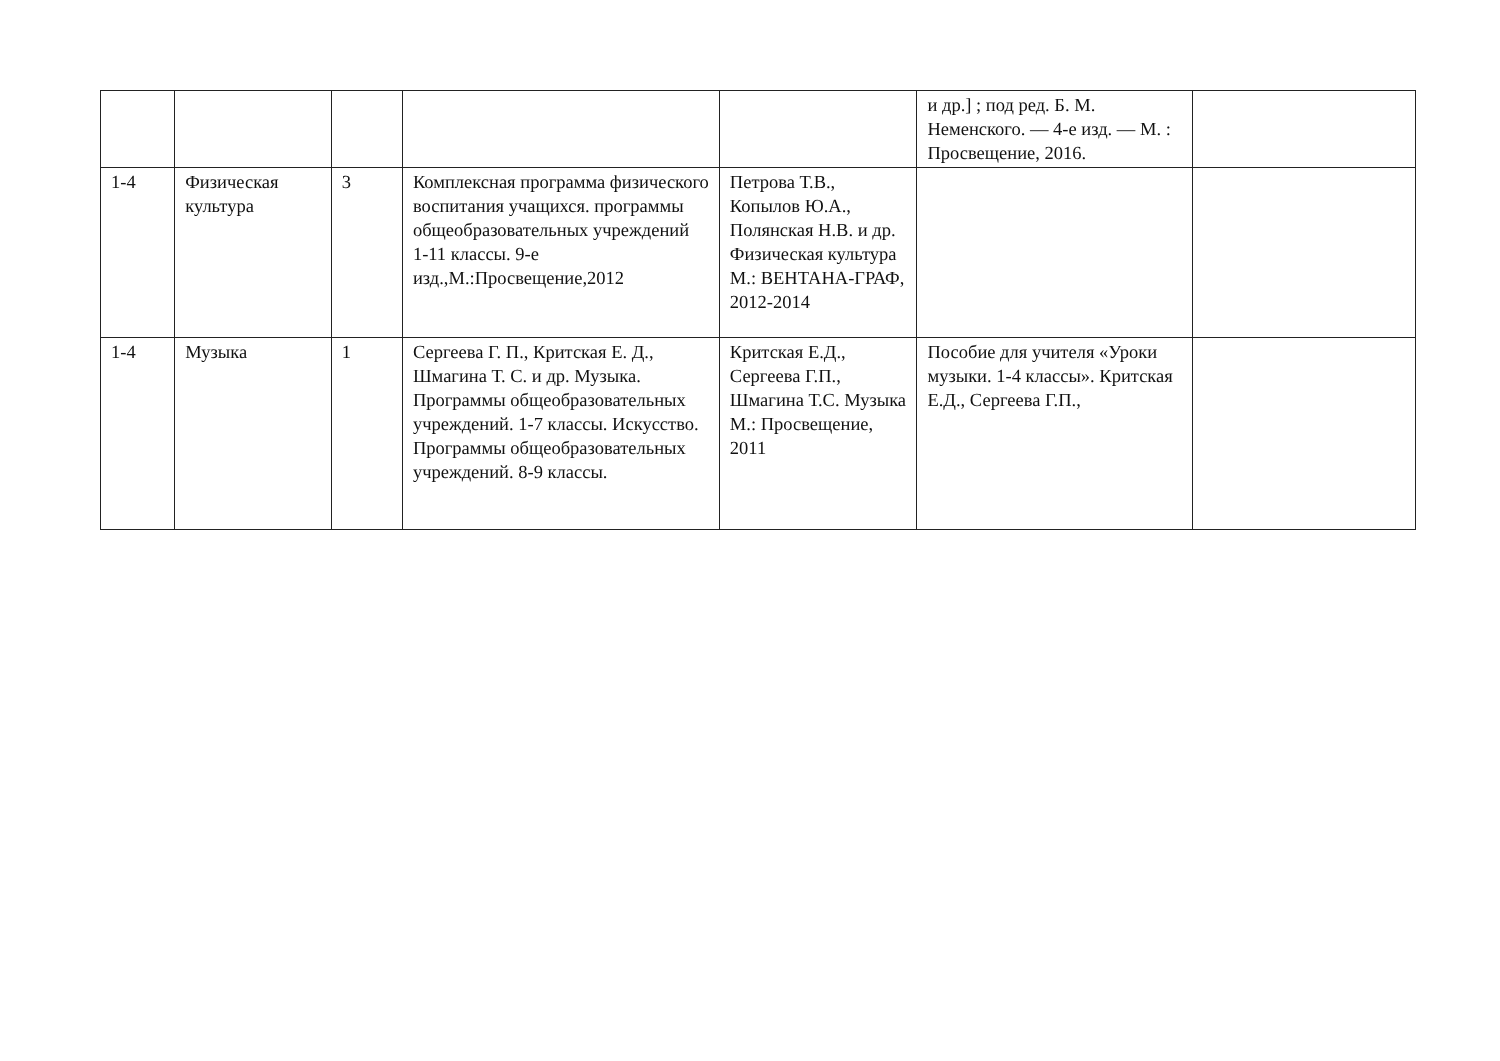| | | | | | и др.] ; под ред. Б. М. Неменского. — 4-е изд. — М. : Просвещение, 2016. | |
| 1-4 | Физическая культура | 3 | Комплексная программа физического воспитания учащихся. программы общеобразовательных учреждений 1-11 классы. 9-е изд.,М.:Просвещение,2012 | Петрова Т.В., Копылов Ю.А., Полянская Н.В. и др. Физическая культура М.: ВЕНТАНА-ГРАФ, 2012-2014 | | |
| 1-4 | Музыка | 1 | Сергеева Г. П., Критская Е. Д., Шмагина Т. С. и др. Музыка. Программы общеобразовательных учреждений. 1-7 классы. Искусство. Программы общеобразовательных учреждений. 8-9 классы. | Критская Е.Д., Сергеева Г.П., Шмагина Т.С. Музыка М.: Просвещение, 2011 | Пособие для учителя «Уроки музыки. 1-4 классы». Критская Е.Д., Сергеева Г.П., | |